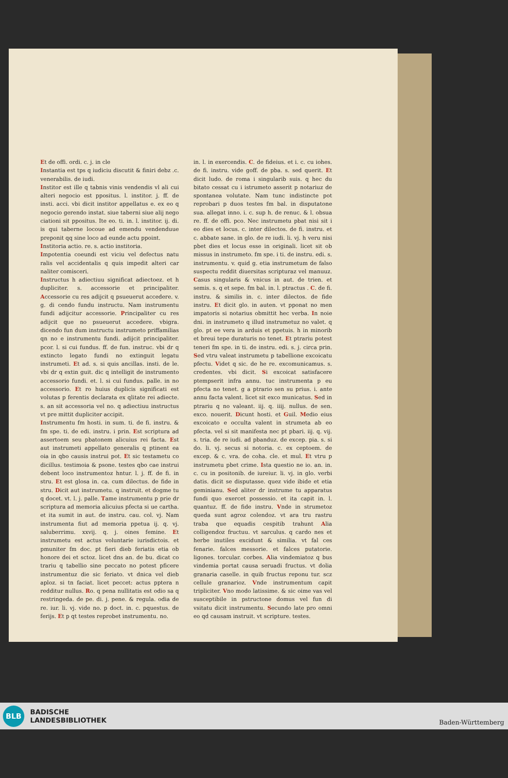Et de offi. ordi. c. j. in cle
Instantia est tps q iudiciu discutit & finiri debz .c. venerabilis. de iudi.
Institor est ille q tabnis vinis vendendis vl ali cui alteri negocio est ppositus. l. institor. j. ff. de insti. acci. vbi dicit institor appellatus e. ex eo q negocio gerendo instat. siue taberni siue alij nego ciationi sit ppositus. Ite eo. ti. in. l. institor. ij. di. is qui taberne locoue ad emendu vendenduue preponit qq sine loco ad eunde actu ppoint.
Institoria actio. re. s. actio institoria.
Impotentia coeundi est viciu vel defectus natu ralis vel accidentalis q quis impedit alteri car naliter comisceri.
Instructus h adiectiuu significat adiectoez. et h dupliciter. s. accessorie et principaliter. Accessorie cu res adijcit q psueuerut accedere. v. g. di cendo fundu instructu. Nam instrumentu fundi adijcitur accessorie. Principaliter cu res adijcit que no psueuerut accedere. vbigra. dicendo fun dum instructu instrumeto priffamilias qn no e instrumentu fundi. adijcit principaliter. pcor. l. si cui fundus. ff. de fun. instruc. vbi dr q extincto legato fundi no extinguit legatu instrumeti. Et ad. s. si quis ancillas. insti. de le. vbi dr q extin guit. dic q intelligit de instrumento accessorio fundi. et. l. si cui fundus. palle. in no accessorio. Et ro huius duplicis significati est volutas p ferentis declarata ex qlitate rei adiecte. s. an sit accessoria vel no. q adiectiuu instructus vt pre mittit dupliciter accipit.
Instrumentu fm hosti. in sum. ti. de fi. instru. & fm spe. ti. de edi. instru. i prin. Est scriptura ad assertoem seu pbatonem alicuius rei facta. Est aut instrumeti appellato generalis q ptinent ea oia in qbo causis instrui pot. Et sic testametu co dicillus. testimoia & psone. testes qbo cae instrui debent loco instrumentoz hntur. l. j. ff. de fi. in stru. Et est glosa in. ca. cum dilectus. de fide in stru. Dicit aut instrumetu. q instruit. et dogme tu q docet. vt. l. j. palle. Tame instrumentu p prie dr scriptura ad memoria alicuius pfecta si ue cartha. et ita sumit in aut. de instru. cau. col. vj. Nam instrumenta fiut ad memoria ppetua ij. q. vj. saluberrimu. xxvij. q. j. oines femine. Et instrumetu est actus voluntarie iurisdictois. et pmuniter fm doc. pt fieri dieb feriatis etia ob honore dei et sctoz. licet dns an. de bu. dicat co trariu q tabellio sine peccato no potest pficere instrumentuz die sic feriato. vt dnica vel dieb aploz. si tn faciat. licet peccet: actus pptera n redditur nullus. Ro. q pena nullitatis est odio sa q restringeda. de pe. di. j. pene. & regula. odia de re. iur. li. vj. vide no. p doct. in. c. pquestus. de ferijs. Et p qt testes reprobet instrumentu. no.
in. l. in exercendis. C. de fideius. et i. c. cu iohes. de fi. instru. vide goff. de pba. s. sed querit. Et dicit ludo. de roma i singularib suis. q hec du bitato cessat cu i istrumeto asserit p notariuz de spontanea volutate. Nam tunc indistincte pot reprobari p duos testes fm bal. in disputatone sua. allegat inno. i. c. sup h. de renuc. & l. obsua re. ff. de offi. pco. Nec instrumetu pbat nisi sit i eo dies et locus. c. inter dilectos. de fi. instru. et c. abbate sane. in glo. de re iudi. li. vj. h veru nisi pbet dies et locus esse in originali. licet sit ob missus in instrumeto. fm spe. i ti. de instru. edi. s. instrumentu. v. quid g. etia instrumetum de falso suspectu reddit diuersitas scripturaz vel manuuz. Casus singularis & vnicus in aut. de trien. et semis. s. q et sepe. fm bal. in. l. ptractus . C. de fi. instru. & similis in. c. inter dilectos. de fide instru. Et dicit glo. in auten. vt pponat no men impatoris si notarius obmittit hec verba. In noie dni. in instrumeto q illud instrumetuz no valet. q glo. pt ee vera in arduis et ppetuis. h in minorib et breui tepe duraturis no tenet. Et ptrariu potest teneri fm spe. in ti. de instru. edi. s. j. circa prin. Sed vtru valeat instrumetu p tabellione excoicatu pfectu. Videt q sic. de he re. excomunicamus. s. credentes. vbi dicit. Si excoicat satisfacere ptempserit infra annu. tuc instrumenta p eu pfecta no tenet. g a ptrario sen su prius. i. ante annu facta valent. licet sit exco municatus. Sed in ptrariu q no valeant. iij. q. iiij. nullus. de sen. exco. nouerit. Dicunt hosti. et Guil. Medio eius excoicato e occulta valent in strumeta ab eo pfecta. vel si sit manifesta nec pt pbari. iij. q. vij. s. tria. de re iudi. ad pbanduz. de excep. pia. s. si do. li. vj. secus si notoria. c. ex ceptoem. de excep. & c. vra. de coha. cle. et mul. Et vtru p instrumetu pbet crime. Ista questio ne io. an. in. c. cu in positonib. de iureiur. li. vj. in glo. verbi datis. dicit se disputasse. quez vide ibide et etia geminianu. Sed aliter dr instrume tu apparatus fundi quo exercet possessio. et ita capit in. l. quantuz. ff. de fide instru. Vnde in strumetoz queda sunt agroz colendoz. vt ara tru rastru traba que equadis cespitib trahunt Alia colligendoz fructuu. vt sarculus. q cardo nes et herbe inutiles excidunt & similia. vt fal ces fenarie. falces messorie. et falces putatorie. ligones. torcular. corbes. Alia vindemiatoz q bus vindemia portat causa seruadi fructus. vt dolia granaria caselle. in quib fructus reponu tur. scz cellule granarioz. Vnde instrumentum capit tripliciter. Vno modo latissime. & sic oime vas vel susceptibile in pstructone domus vel fun di vsitatu dicit instrumentu. Secundo late pro omni eo qd causam instruit. vt scripture. testes.
BLB
BADISCHE
LANDESBIBLIOTHEK
Baden-Württemberg